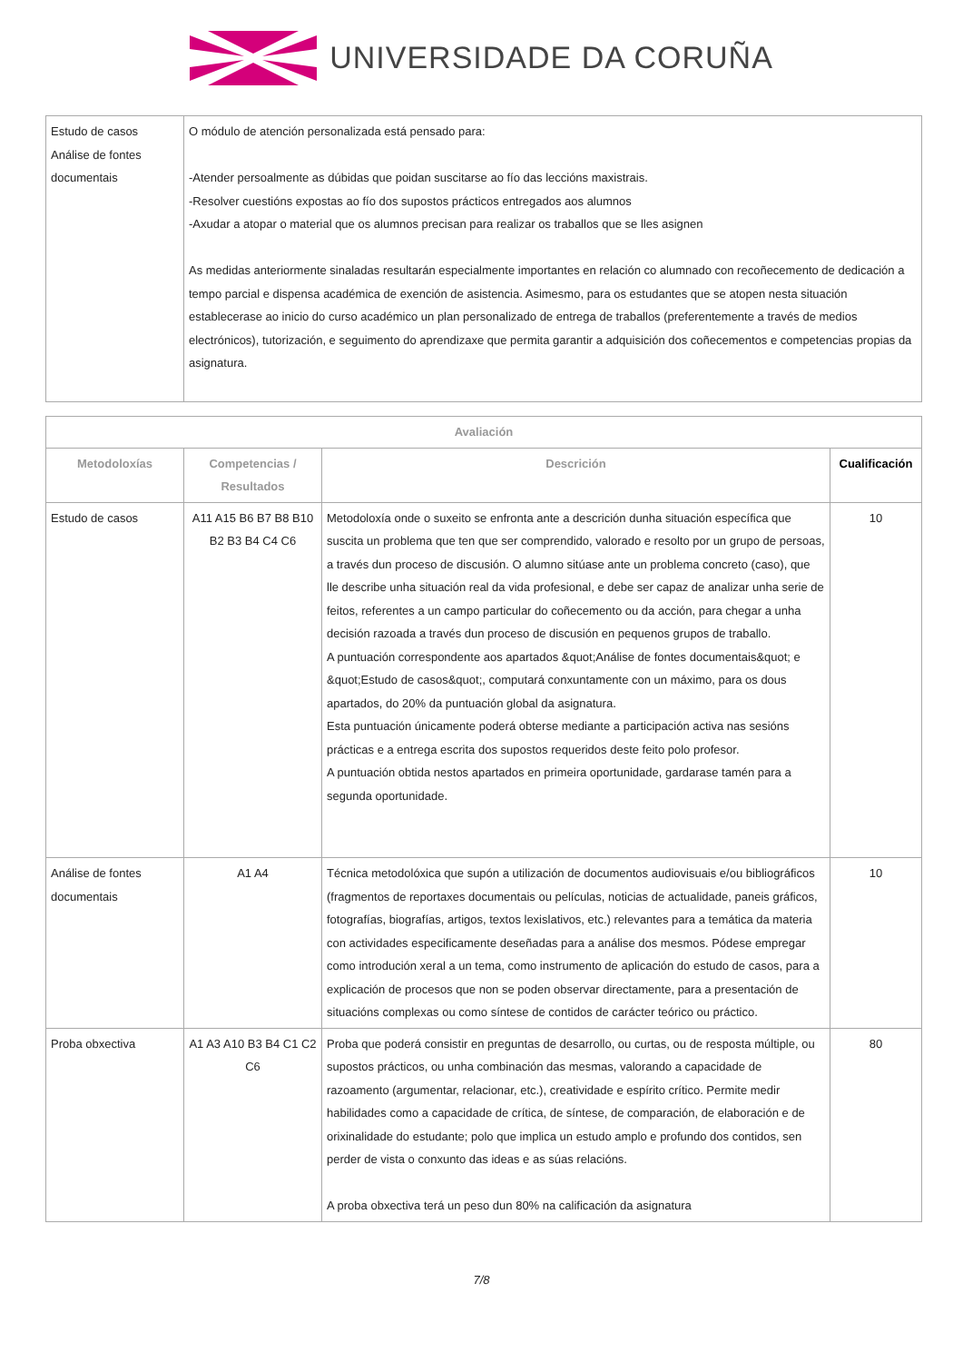UNIVERSIDADE DA CORUÑA
| Estudo de casos Análise de fontes documentais | O módulo de atención personalizada está pensado para: -Atender persoalmente as dúbidas que poidan suscitarse ao fío das leccións maxistrais. -Resolver cuestións expostas ao fío dos supostos prácticos entregados aos alumnos -Axudar a atopar o material que os alumnos precisan para realizar os traballos que se lles asignen As medidas anteriormente sinaladas resultarán especialmente importantes en relación co alumnado con recoñecemento de dedicación a tempo parcial e dispensa académica de exención de asistencia. Asimesmo, para os estudantes que se atopen nesta situación establecerase ao inicio do curso académico un plan personalizado de entrega de traballos (preferentemente a través de medios electrónicos), tutorización, e seguimento do aprendizaxe que permita garantir a adquisición dos coñecementos e competencias propias da asignatura. |
| Avaliación | | | |
| --- | --- | --- | --- |
| Metodoloxías | Competencias / Resultados | Descrición | Cualificación |
| Estudo de casos | A11 A15 B6 B7 B8 B10 B2 B3 B4 C4 C6 | Metodoloxía onde o suxeito se enfronta ante a descrición dunha situación específica que suscita un problema que ten que ser comprendido, valorado e resolto por un grupo de persoas, a través dun proceso de discusión. O alumno sitúase ante un problema concreto (caso), que lle describe unha situación real da vida profesional, e debe ser capaz de analizar unha serie de feitos, referentes a un campo particular do coñecemento ou da acción, para chegar a unha decisión razoada a través dun proceso de discusión en pequenos grupos de traballo. A puntuación correspondente aos apartados &quot;Análise de fontes documentais&quot; e &quot;Estudo de casos&quot;, computará conxuntamente con un máximo, para os dous apartados, do 20% da puntuación global da asignatura. Esta puntuación únicamente poderá obterse mediante a participación activa nas sesións prácticas e a entrega escrita dos supostos requeridos deste feito polo profesor. A puntuación obtida nestos apartados en primeira oportunidade, gardarase tamén para a segunda oportunidade. | 10 |
| Análise de fontes documentais | A1 A4 | Técnica metodolóxica que supón a utilización de documentos audiovisuais e/ou bibliográficos (fragmentos de reportaxes documentais ou películas, noticias de actualidade, paneis gráficos, fotografías, biografías, artigos, textos lexislativos, etc.) relevantes para a temática da materia con actividades especificamente deseñadas para a análise dos mesmos. Pódese empregar como introdución xeral a un tema, como instrumento de aplicación do estudo de casos, para a explicación de procesos que non se poden observar directamente, para a presentación de situacións complexas ou como síntese de contidos de carácter teórico ou práctico. | 10 |
| Proba obxectiva | A1 A3 A10 B3 B4 C1 C2 C6 | Proba que poderá consistir en preguntas de desarrollo, ou curtas, ou de resposta múltiple, ou supostos prácticos, ou unha combinación das mesmas, valorando a capacidade de razoamento (argumentar, relacionar, etc.), creatividade e espírito crítico. Permite medir habilidades como a capacidade de crítica, de síntese, de comparación, de elaboración e de orixinalidade do estudante; polo que implica un estudo amplo e profundo dos contidos, sen perder de vista o conxunto das ideas e as súas relacións. A proba obxectiva terá un peso dun 80% na calificación da asignatura | 80 |
7/8